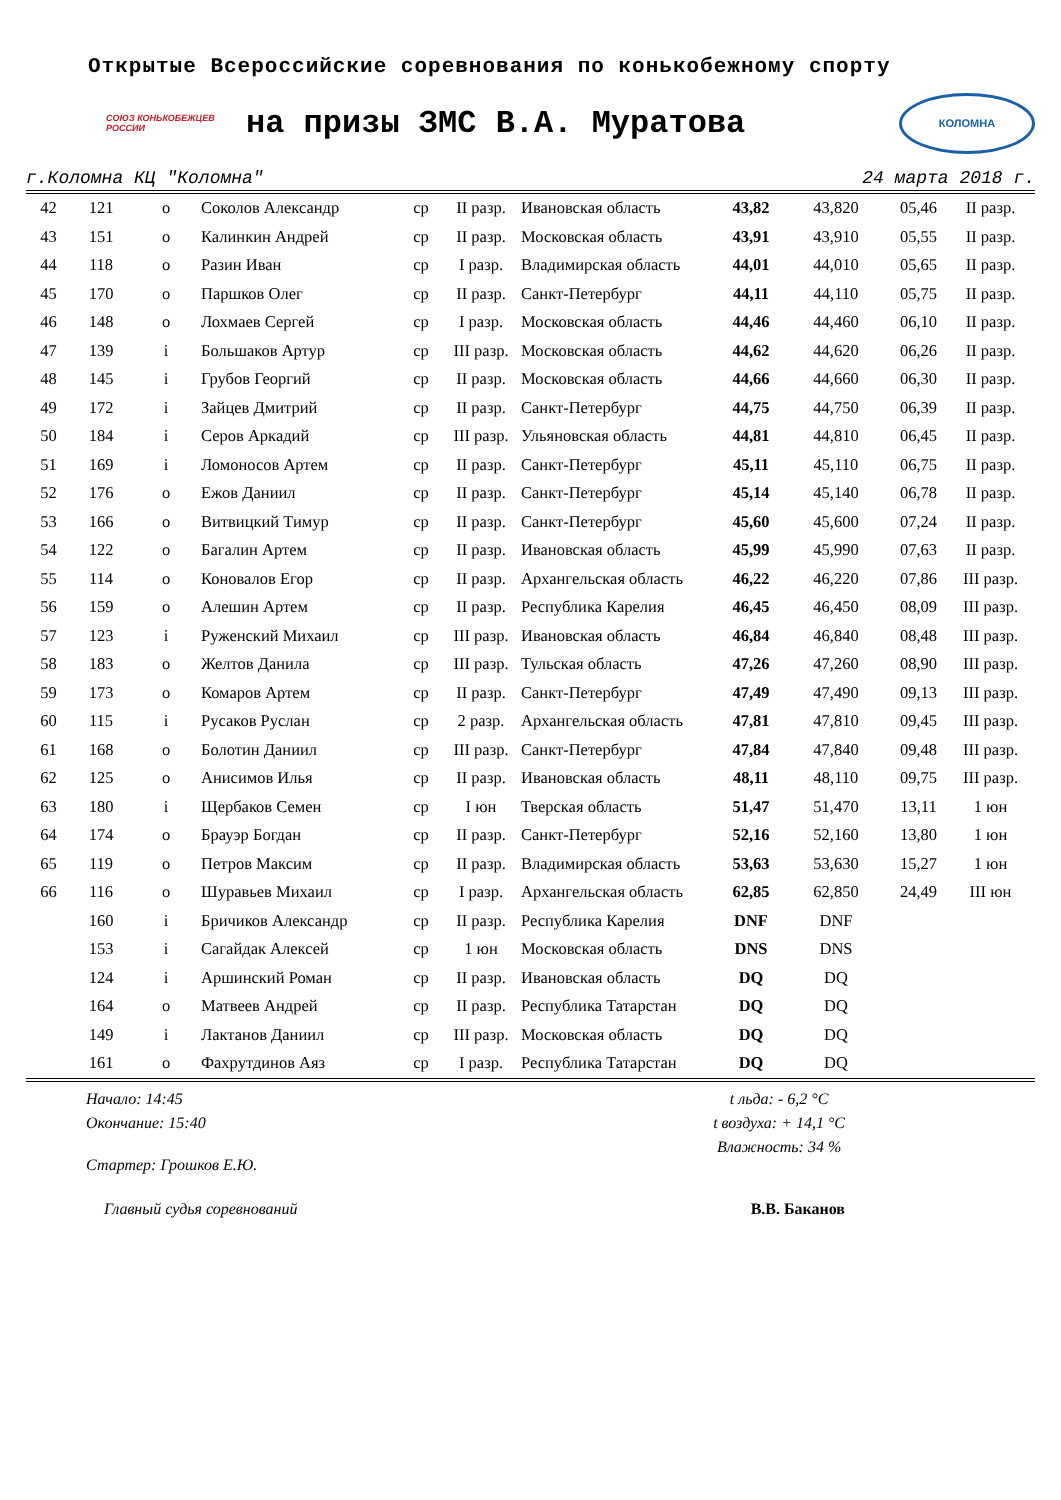Открытые Всероссийские соревнования по конькобежному спорту
СОЮЗ КОНЬКОБЕЖЦЕВ РОССИИ
на призы ЗМС В.А. Муратова
КОЛОМНА
г.Коломна КЦ "Коломна" 24 марта 2018 г.
| 42 | 121 | o | Соколов Александр | ср | II разр. | Ивановская область | 43,82 | 43,820 | 05,46 | II разр. |
| 43 | 151 | o | Калинкин Андрей | ср | II разр. | Московская область | 43,91 | 43,910 | 05,55 | II разр. |
| 44 | 118 | o | Разин Иван | ср | I разр. | Владимирская область | 44,01 | 44,010 | 05,65 | II разр. |
| 45 | 170 | o | Паршков Олег | ср | II разр. | Санкт-Петербург | 44,11 | 44,110 | 05,75 | II разр. |
| 46 | 148 | o | Лохмаев Сергей | ср | I разр. | Московская область | 44,46 | 44,460 | 06,10 | II разр. |
| 47 | 139 | i | Большаков Артур | ср | III разр. | Московская область | 44,62 | 44,620 | 06,26 | II разр. |
| 48 | 145 | i | Грубов Георгий | ср | II разр. | Московская область | 44,66 | 44,660 | 06,30 | II разр. |
| 49 | 172 | i | Зайцев Дмитрий | ср | II разр. | Санкт-Петербург | 44,75 | 44,750 | 06,39 | II разр. |
| 50 | 184 | i | Серов Аркадий | ср | III разр. | Ульяновская область | 44,81 | 44,810 | 06,45 | II разр. |
| 51 | 169 | i | Ломоносов Артем | ср | II разр. | Санкт-Петербург | 45,11 | 45,110 | 06,75 | II разр. |
| 52 | 176 | o | Ежов Даниил | ср | II разр. | Санкт-Петербург | 45,14 | 45,140 | 06,78 | II разр. |
| 53 | 166 | o | Витвицкий Тимур | ср | II разр. | Санкт-Петербург | 45,60 | 45,600 | 07,24 | II разр. |
| 54 | 122 | o | Багалин Артем | ср | II разр. | Ивановская область | 45,99 | 45,990 | 07,63 | II разр. |
| 55 | 114 | o | Коновалов Егор | ср | II разр. | Архангельская область | 46,22 | 46,220 | 07,86 | III разр. |
| 56 | 159 | o | Алешин Артем | ср | II разр. | Республика Карелия | 46,45 | 46,450 | 08,09 | III разр. |
| 57 | 123 | i | Руженский Михаил | ср | III разр. | Ивановская область | 46,84 | 46,840 | 08,48 | III разр. |
| 58 | 183 | o | Желтов Данила | ср | III разр. | Тульская область | 47,26 | 47,260 | 08,90 | III разр. |
| 59 | 173 | o | Комаров Артем | ср | II разр. | Санкт-Петербург | 47,49 | 47,490 | 09,13 | III разр. |
| 60 | 115 | i | Русаков Руслан | ср | 2 разр. | Архангельская область | 47,81 | 47,810 | 09,45 | III разр. |
| 61 | 168 | o | Болотин Даниил | ср | III разр. | Санкт-Петербург | 47,84 | 47,840 | 09,48 | III разр. |
| 62 | 125 | o | Анисимов Илья | ср | II разр. | Ивановская область | 48,11 | 48,110 | 09,75 | III разр. |
| 63 | 180 | i | Щербаков Семен | ср | I юн | Тверская область | 51,47 | 51,470 | 13,11 | 1 юн |
| 64 | 174 | o | Брауэр Богдан | ср | II разр. | Санкт-Петербург | 52,16 | 52,160 | 13,80 | 1 юн |
| 65 | 119 | o | Петров Максим | ср | II разр. | Владимирская область | 53,63 | 53,630 | 15,27 | 1 юн |
| 66 | 116 | o | Шуравьев Михаил | ср | I разр. | Архангельская область | 62,85 | 62,850 | 24,49 | III юн |
| | 160 | i | Бричиков Александр | ср | II разр. | Республика Карелия | DNF | DNF | | |
| | 153 | i | Сагайдак Алексей | ср | 1 юн | Московская область | DNS | DNS | | |
| | 124 | i | Аршинский Роман | ср | II разр. | Ивановская область | DQ | DQ | | |
| | 164 | o | Матвеев Андрей | ср | II разр. | Республика Татарстан | DQ | DQ | | |
| | 149 | i | Лактанов Даниил | ср | III разр. | Московская область | DQ | DQ | | |
| | 161 | o | Фахрутдинов Аяз | ср | I разр. | Республика Татарстан | DQ | DQ | | |
Начало: 14:45
Окончание: 15:40
Стартер: Грошков Е.Ю.
t льда: - 6,2 °C
t воздуха: + 14,1 °C
Влажность: 34 %
Главный судья соревнований В.В. Баканов